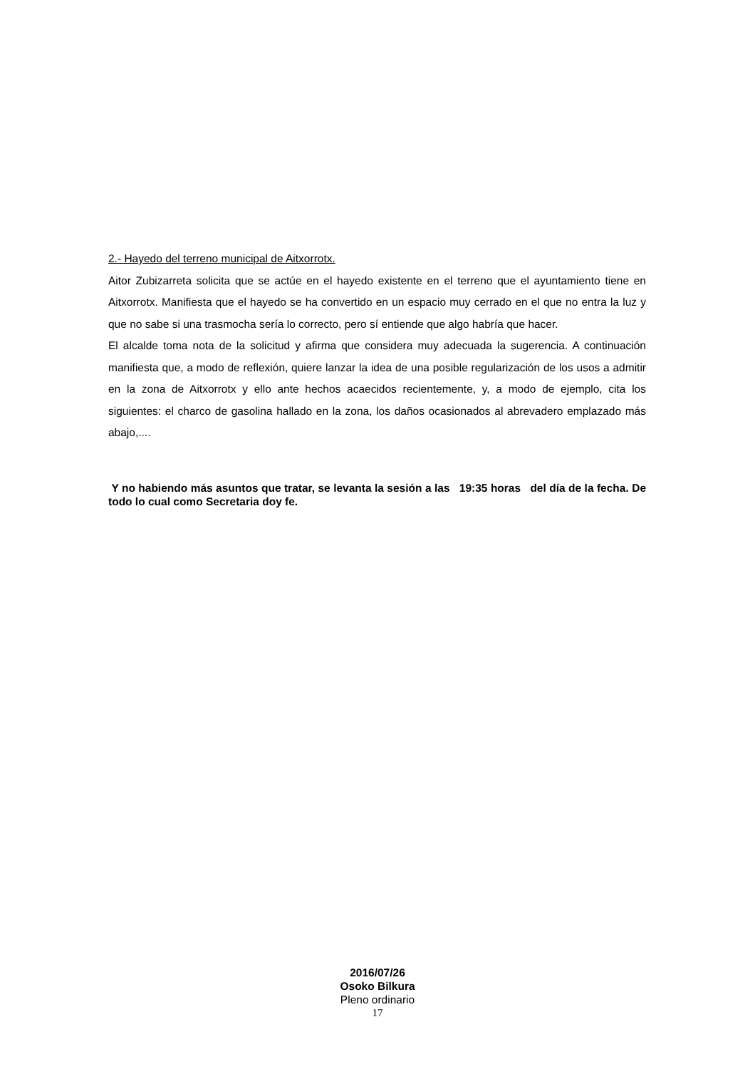2.- Hayedo del terreno municipal de Aitxorrotx.
Aitor Zubizarreta solicita que se actúe en el hayedo existente en el terreno que el ayuntamiento tiene en Aitxorrotx. Manifiesta que el hayedo se ha convertido en un espacio muy cerrado en el que no entra la luz y que no sabe si una trasmocha sería lo correcto, pero sí entiende que algo habría que hacer.
El alcalde toma nota de la solicitud y afirma que considera muy adecuada la sugerencia. A continuación manifiesta que, a modo de reflexión, quiere lanzar la idea de una posible regularización de los usos a admitir en la zona de Aitxorrotx y ello ante hechos acaecidos recientemente, y, a modo de ejemplo, cita los siguientes: el charco de gasolina hallado en la zona, los daños ocasionados al abrevadero emplazado más abajo,....
Y no habiendo más asuntos que tratar, se levanta la sesión a las 19:35 horas del día de la fecha. De todo lo cual como Secretaria doy fe.
2016/07/26
Osoko Bilkura
Pleno ordinario
17